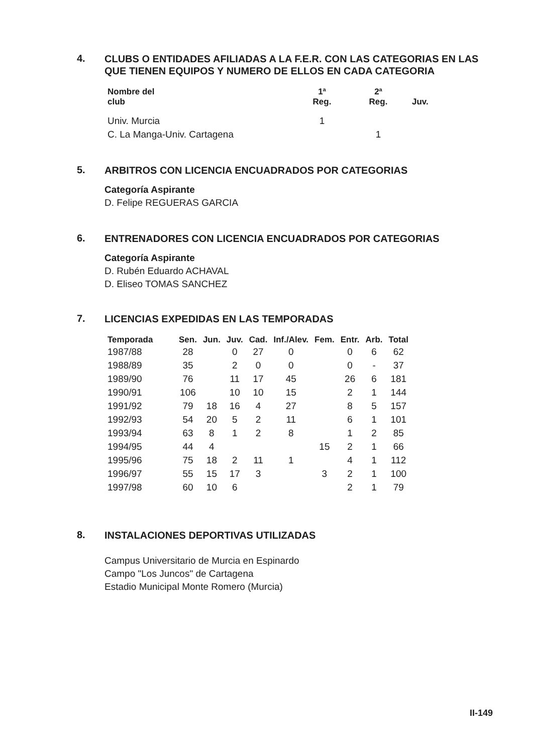4.
CLUBS O ENTIDADES AFILIADAS A LA F.E.R. CON LAS CATEGORIAS EN LAS QUE TIENEN EQUIPOS Y NUMERO DE ELLOS EN CADA CATEGORIA
| Nombre del club | 1ª Reg. | 2ª Reg. | Juv. |
| --- | --- | --- | --- |
| Univ. Murcia | 1 | | |
| C. La Manga-Univ. Cartagena | | 1 | |
5.
ARBITROS CON LICENCIA ENCUADRADOS POR CATEGORIAS
Categoría Aspirante
D. Felipe REGUERAS GARCIA
6.
ENTRENADORES CON LICENCIA ENCUADRADOS POR CATEGORIAS
Categoría Aspirante
D. Rubén Eduardo ACHAVAL
D. Eliseo TOMAS SANCHEZ
7.
LICENCIAS EXPEDIDAS EN LAS TEMPORADAS
| Temporada | Sen. | Jun. | Juv. | Cad. | Inf./Alev. | Fem. | Entr. | Arb. | Total |
| --- | --- | --- | --- | --- | --- | --- | --- | --- | --- |
| 1987/88 | 28 | | 0 | 27 | 0 | | 0 | 6 | 62 |
| 1988/89 | 35 | | 2 | 0 | 0 | | 0 | - | 37 |
| 1989/90 | 76 | | 11 | 17 | 45 | | 26 | 6 | 181 |
| 1990/91 | 106 | | 10 | 10 | 15 | | 2 | 1 | 144 |
| 1991/92 | 79 | 18 | 16 | 4 | 27 | | 8 | 5 | 157 |
| 1992/93 | 54 | 20 | 5 | 2 | 11 | | 6 | 1 | 101 |
| 1993/94 | 63 | 8 | 1 | 2 | 8 | | 1 | 2 | 85 |
| 1994/95 | 44 | 4 | | | | 15 | 2 | 1 | 66 |
| 1995/96 | 75 | 18 | 2 | 11 | 1 | | 4 | 1 | 112 |
| 1996/97 | 55 | 15 | 17 | 3 | | 3 | 2 | 1 | 100 |
| 1997/98 | 60 | 10 | 6 | | | | 2 | 1 | 79 |
8.
INSTALACIONES DEPORTIVAS UTILIZADAS
Campus Universitario de Murcia en Espinardo
Campo "Los Juncos" de Cartagena
Estadio Municipal Monte Romero (Murcia)
II-149